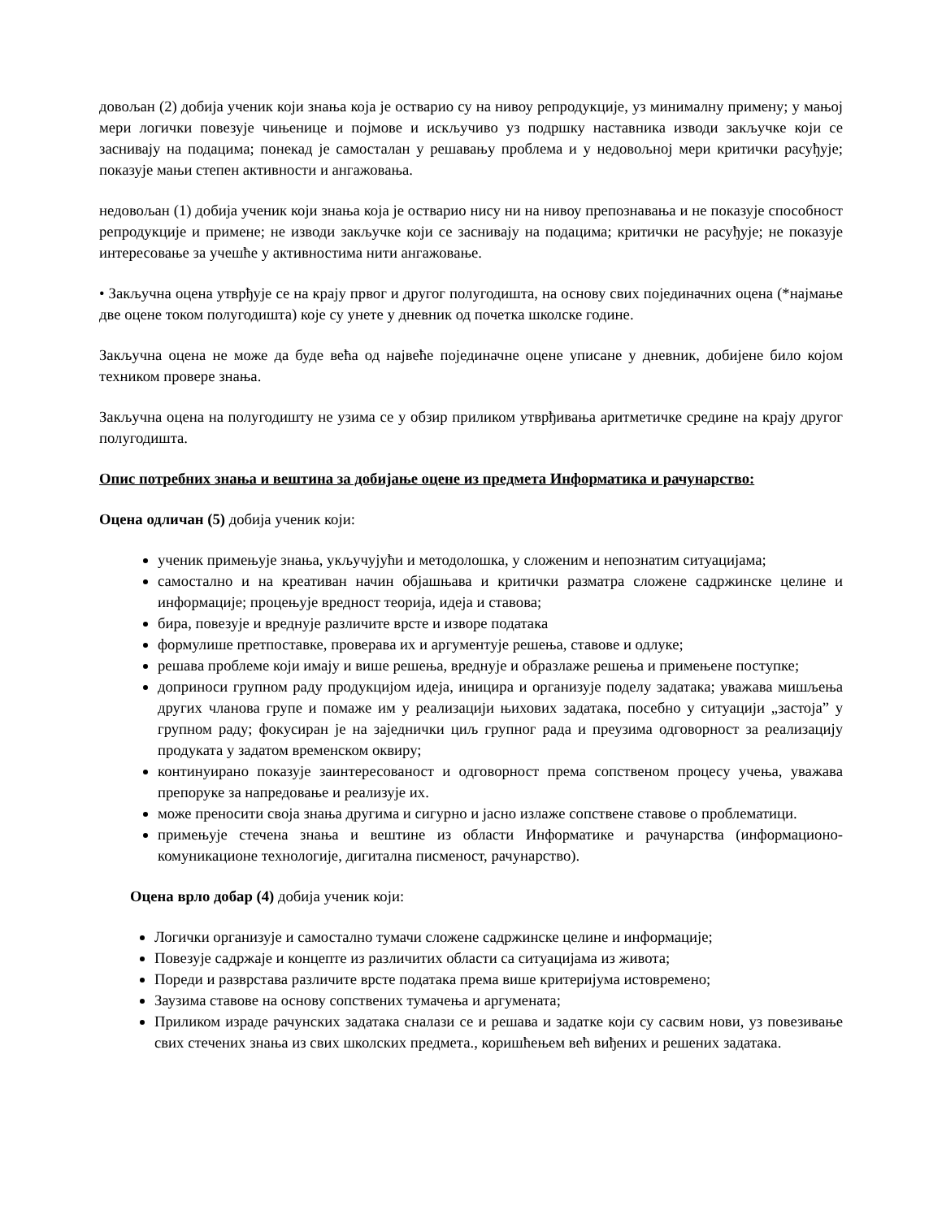довољан (2) добија ученик који знања која је остварио су на нивоу репродукције, уз минималну примену; у мањој мери логички повезује чињенице и појмове и искључиво уз подршку наставника изводи закључке који се заснивају на подацима; понекад је самосталан у решавању проблема и у недовољној мери критички расуђује; показује мањи степен активности и ангажовања.
недовољан (1) добија ученик који знања која је остварио нису ни на нивоу препознавања и не показује способност репродукције и примене; не изводи закључке који се заснивају на подацима; критички не расуђује; не показује интересовање за учешће у активностима нити ангажовање.
• Закључна оцена утврђује се на крају првог и другог полугодишта, на основу свих појединачних оцена (*најмање две оцене током полугодишта) које су унете у дневник од почетка школске године.
Закључна оцена не може да буде већа од највеће појединачне оцене уписане у дневник, добијене било којом техником провере знања.
Закључна оцена на полугодишту не узима се у обзир приликом утврђивања аритметичке средине на крају другог полугодишта.
Опис потребних знања и вештина за добијање оцене из предмета Информатика и рачунарство:
Оцена одличан (5) добија ученик који:
ученик примењује знања, укључујући и методолошка, у сложеним и непознатим ситуацијама;
самостално и на креативан начин објашњава и критички разматра сложене садржинске целине и информације; процењује вредност теорија, идеја и ставова;
бира, повезује и вреднује различите врсте и изворе података
формулише претпоставке, проверава их и аргументује решења, ставове и одлуке;
решава проблеме који имају и више решења, вреднује и образлаже решења и примењене поступке;
доприноси групном раду продукцијом идеја, иницира и организује поделу задатака; уважава мишљења других чланова групе и помаже им у реализацији њихових задатака, посебно у ситуацији „застоја” у групном раду; фокусиран је на заједнички циљ групног рада и преузима одговорност за реализацију продуката у задатом временском оквиру;
континуирано показује заинтересованост и одговорност према сопственом процесу учења, уважава препоруке за напредовање и реализује их.
може преносити своја знања другима и сигурно и јасно излаже сопствене ставове о проблематици.
примењује стечена знања и вештине из области Информатике и рачунарства (информационо-комуникационе технологије, дигитална писменост, рачунарство).
Оцена врло добар (4) добија ученик који:
Логички организује и самостално тумачи сложене садржинске целине и информације;
Повезује садржаје и концепте из различитих области са ситуацијама из живота;
Пореди и разврстава различите врсте података према више критеријума истовремено;
Заузима ставове на основу сопствених тумачења и аргумената;
Приликом израде рачунских задатака сналази се и решава и задатке који су сасвим нови, уз повезивање свих стечених знања из свих школских предмета., коришћењем већ виђених и решених задатака.